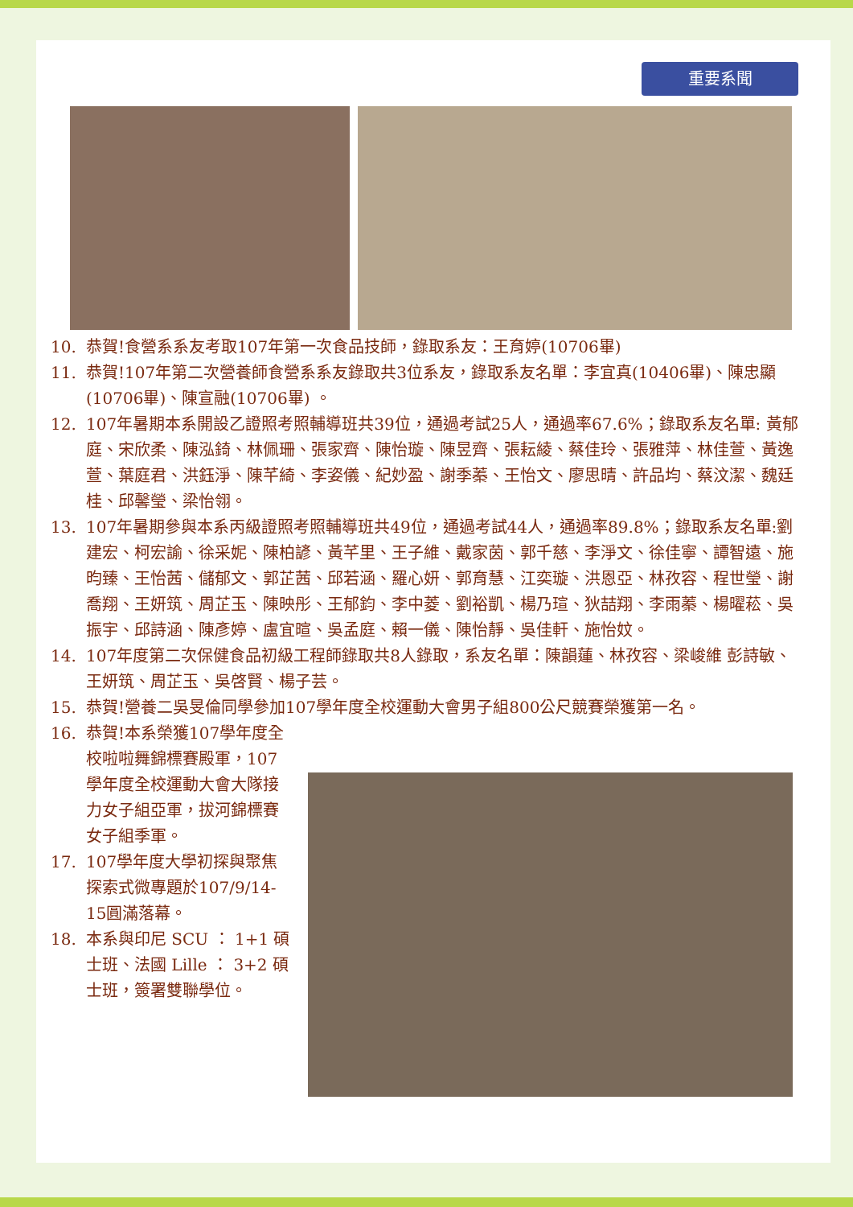重要系聞
10. 恭賀!食營系系友考取107年第一次食品技師，錄取系友：王育婷(10706畢)
11. 恭賀!107年第二次營養師食營系系友錄取共3位系友，錄取系友名單：李宜真(10406畢)、陳忠顯(10706畢)、陳宣融(10706畢) 。
12. 107年暑期本系開設乙證照考照輔導班共39位，通過考試25人，通過率67.6%；錄取系友名單: 黃郁庭、宋欣柔、陳泓錡、林佩珊、張家齊、陳怡璇、陳昱齊、張耘綾、蔡佳玲、張雅萍、林佳萱、黃逸萱、葉庭君、洪鈺淨、陳芊綺、李姿儀、紀妙盈、謝季蓁、王怡文、廖思晴、許品均、蔡汶潔、魏廷桂、邱馨瑩、梁怡翎。
13. 107年暑期參與本系丙級證照考照輔導班共49位，通過考試44人，通過率89.8%；錄取系友名單:劉建宏、柯宏諭、徐采妮、陳柏諺、黃芊里、王子維、戴家茵、郭千慈、李淨文、徐佳寧、譚智遠、施昀臻、王怡茜、儲郁文、郭芷茜、邱若涵、羅心妍、郭育慧、江奕璇、洪恩亞、林孜容、程世瑩、謝喬翔、王妍筑、周芷玉、陳映彤、王郁鈞、李中菱、劉裕凱、楊乃瑄、狄喆翔、李雨蓁、楊曜菘、吳振宇、邱詩涵、陳彥婷、盧宜暄、吳孟庭、賴一儀、陳怡靜、吳佳軒、施怡妏。
14. 107年度第二次保健食品初級工程師錄取共8人錄取，系友名單：陳韻蓮、林孜容、梁峻維 彭詩敏、王妍筑、周芷玉、吳啓賢、楊子芸。
15. 恭賀!營養二吳旻倫同學參加107學年度全校運動大會男子組800公尺競賽榮獲第一名。
16. 恭賀!本系榮獲107學年度全校啦啦舞錦標賽殿軍，107學年度全校運動大會大隊接力女子組亞軍，拔河錦標賽女子組季軍。
17. 107學年度大學初探與聚焦探索式微專題於107/9/14-15圓滿落幕。
18. 本系與印尼 SCU ： 1+1 碩士班、法國 Lille ： 3+2 碩士班，簽署雙聯學位。